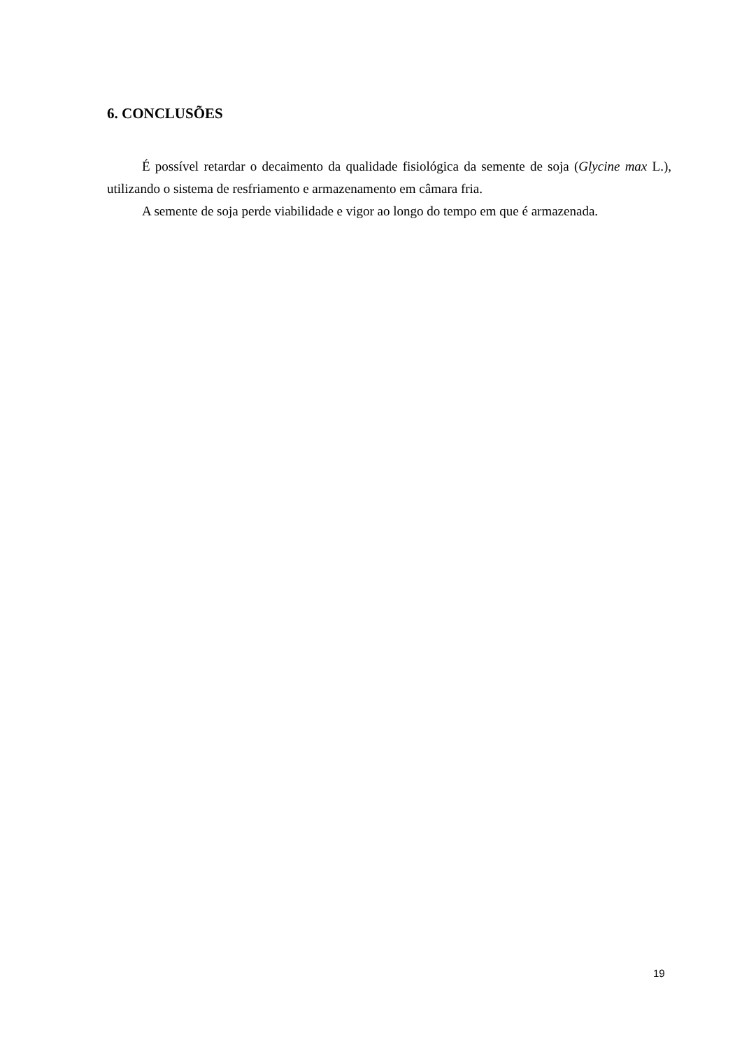6. CONCLUSÕES
É possível retardar o decaimento da qualidade fisiológica da semente de soja (Glycine max L.), utilizando o sistema de resfriamento e armazenamento em câmara fria.
A semente de soja perde viabilidade e vigor ao longo do tempo em que é armazenada.
19